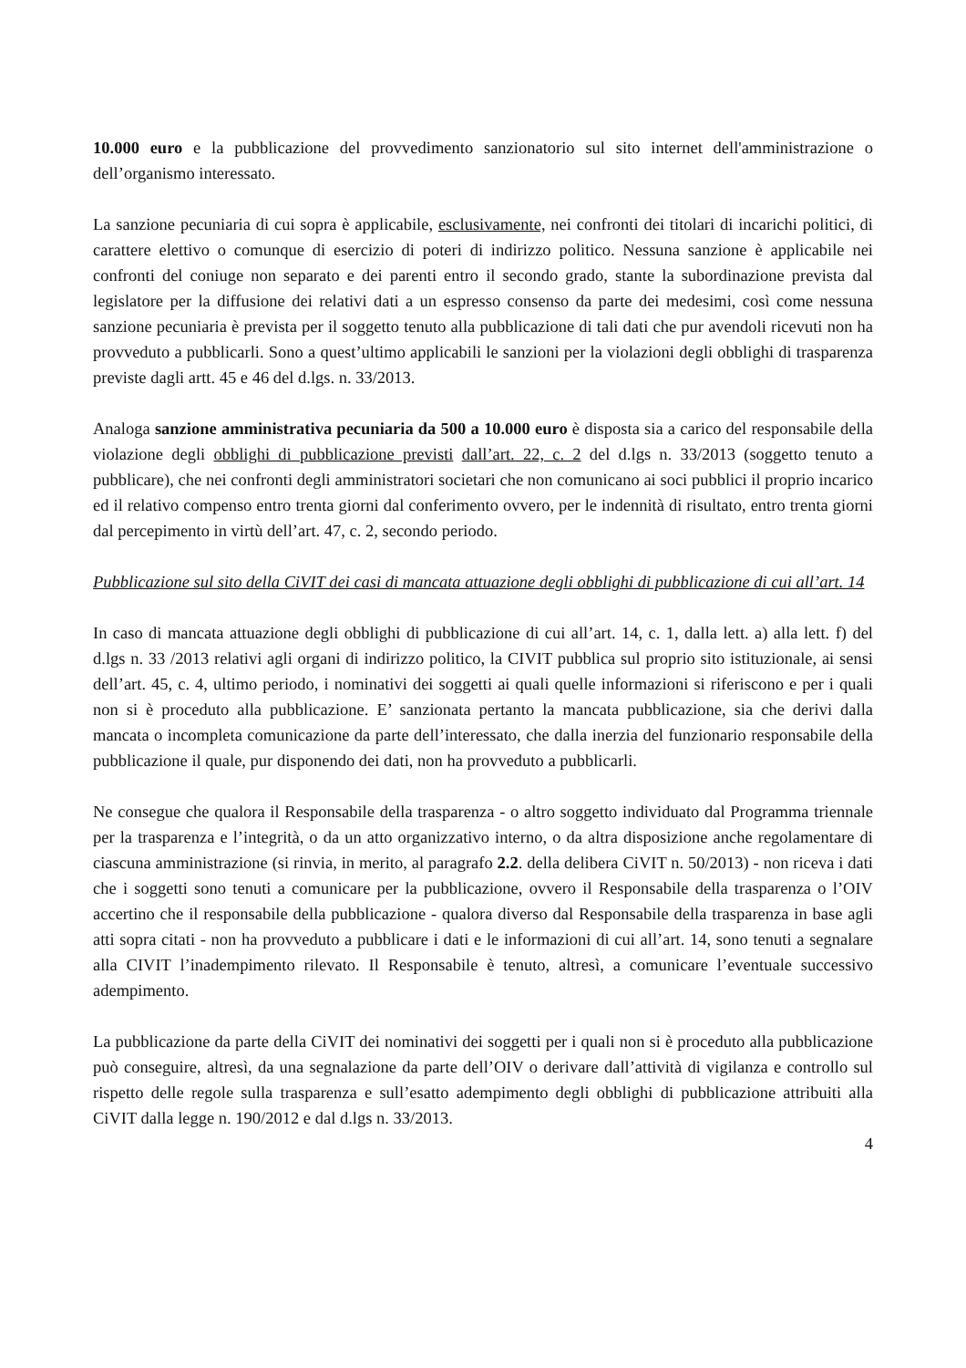10.000 euro e la pubblicazione del provvedimento sanzionatorio sul sito internet dell'amministrazione o dell’organismo interessato.
La sanzione pecuniaria di cui sopra è applicabile, esclusivamente, nei confronti dei titolari di incarichi politici, di carattere elettivo o comunque di esercizio di poteri di indirizzo politico. Nessuna sanzione è applicabile nei confronti del coniuge non separato e dei parenti entro il secondo grado, stante la subordinazione prevista dal legislatore per la diffusione dei relativi dati a un espresso consenso da parte dei medesimi, così come nessuna sanzione pecuniaria è prevista per il soggetto tenuto alla pubblicazione di tali dati che pur avendoli ricevuti non ha provveduto a pubblicarli. Sono a quest’ultimo applicabili le sanzioni per la violazioni degli obblighi di trasparenza previste dagli artt. 45 e 46 del d.lgs. n. 33/2013.
Analoga sanzione amministrativa pecuniaria da 500 a 10.000 euro è disposta sia a carico del responsabile della violazione degli obblighi di pubblicazione previsti dall’art. 22, c. 2 del d.lgs n. 33/2013 (soggetto tenuto a pubblicare), che nei confronti degli amministratori societari che non comunicano ai soci pubblici il proprio incarico ed il relativo compenso entro trenta giorni dal conferimento ovvero, per le indennità di risultato, entro trenta giorni dal percepimento in virtù dell’art. 47, c. 2, secondo periodo.
Pubblicazione sul sito della CiVIT dei casi di mancata attuazione degli obblighi di pubblicazione di cui all’art. 14
In caso di mancata attuazione degli obblighi di pubblicazione di cui all’art. 14, c. 1, dalla lett. a) alla lett. f) del d.lgs n. 33 /2013 relativi agli organi di indirizzo politico, la CIVIT pubblica sul proprio sito istituzionale, ai sensi dell’art. 45, c. 4, ultimo periodo, i nominativi dei soggetti ai quali quelle informazioni si riferiscono e per i quali non si è proceduto alla pubblicazione. E’ sanzionata pertanto la mancata pubblicazione, sia che derivi dalla mancata o incompleta comunicazione da parte dell’interessato, che dalla inerzia del funzionario responsabile della pubblicazione il quale, pur disponendo dei dati, non ha provveduto a pubblicarli.
Ne consegue che qualora il Responsabile della trasparenza - o altro soggetto individuato dal Programma triennale per la trasparenza e l’integrità, o da un atto organizzativo interno, o da altra disposizione anche regolamentare di ciascuna amministrazione (si rinvia, in merito, al paragrafo 2.2. della delibera CiVIT n. 50/2013) - non riceva i dati che i soggetti sono tenuti a comunicare per la pubblicazione, ovvero il Responsabile della trasparenza o l’OIV accertino che il responsabile della pubblicazione - qualora diverso dal Responsabile della trasparenza in base agli atti sopra citati - non ha provveduto a pubblicare i dati e le informazioni di cui all’art. 14, sono tenuti a segnalare alla CIVIT l’inadempimento rilevato. Il Responsabile è tenuto, altresì, a comunicare l’eventuale successivo adempimento.
La pubblicazione da parte della CiVIT dei nominativi dei soggetti per i quali non si è proceduto alla pubblicazione può conseguire, altresì, da una segnalazione da parte dell’OIV o derivare dall’attività di vigilanza e controllo sul rispetto delle regole sulla trasparenza e sull’esatto adempimento degli obblighi di pubblicazione attribuiti alla CiVIT dalla legge n. 190/2012 e dal d.lgs n. 33/2013.
4